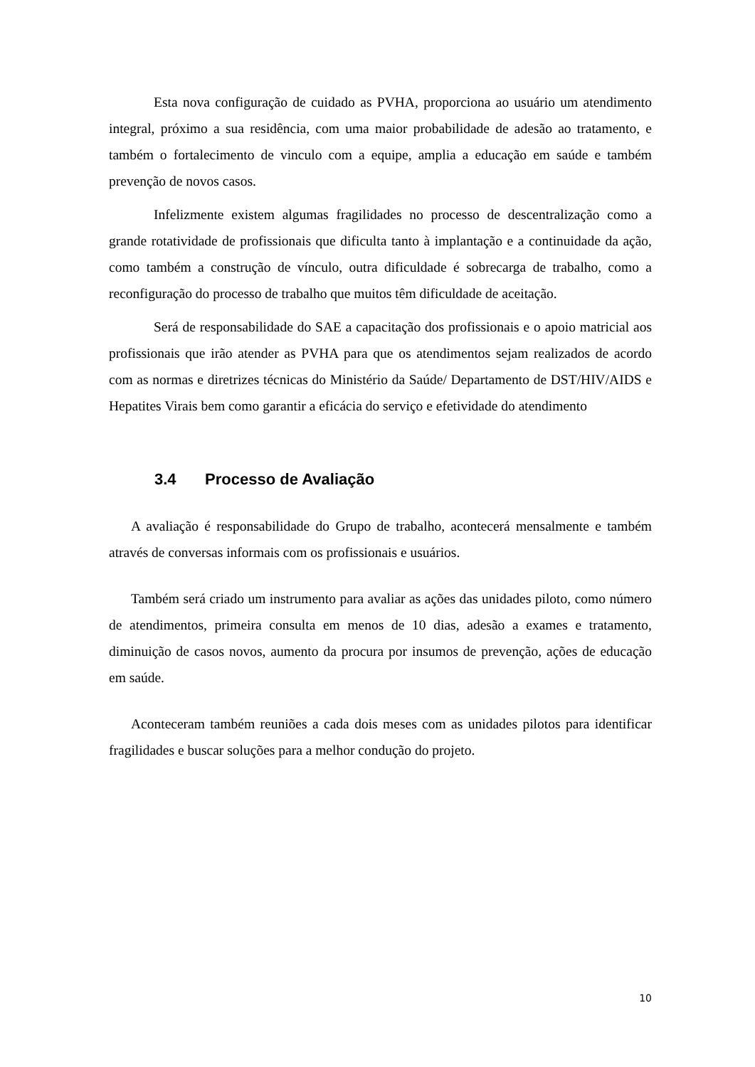Esta nova configuração de cuidado as PVHA, proporciona ao usuário um atendimento integral, próximo a sua residência, com uma maior probabilidade de adesão ao tratamento, e também o fortalecimento de vinculo com a equipe, amplia a educação em saúde e também prevenção de novos casos.
Infelizmente existem algumas fragilidades no processo de descentralização como a grande rotatividade de profissionais que dificulta tanto à implantação e a continuidade da ação, como também a construção de vínculo, outra dificuldade é sobrecarga de trabalho, como a reconfiguração do processo de trabalho que muitos têm dificuldade de aceitação.
Será de responsabilidade do SAE a capacitação dos profissionais e o apoio matricial aos profissionais que irão atender as PVHA para que os atendimentos sejam realizados de acordo com as normas e diretrizes técnicas do Ministério da Saúde/ Departamento de DST/HIV/AIDS e Hepatites Virais bem como garantir a eficácia do serviço e efetividade do atendimento
3.4 Processo de Avaliação
A avaliação é responsabilidade do Grupo de trabalho, acontecerá mensalmente e também através de conversas informais com os profissionais e usuários.
Também será criado um instrumento para avaliar as ações das unidades piloto, como número de atendimentos, primeira consulta em menos de 10 dias, adesão a exames e tratamento, diminuição de casos novos, aumento da procura por insumos de prevenção, ações de educação em saúde.
Aconteceram também reuniões a cada dois meses com as unidades pilotos para identificar fragilidades e buscar soluções para a melhor condução do projeto.
10